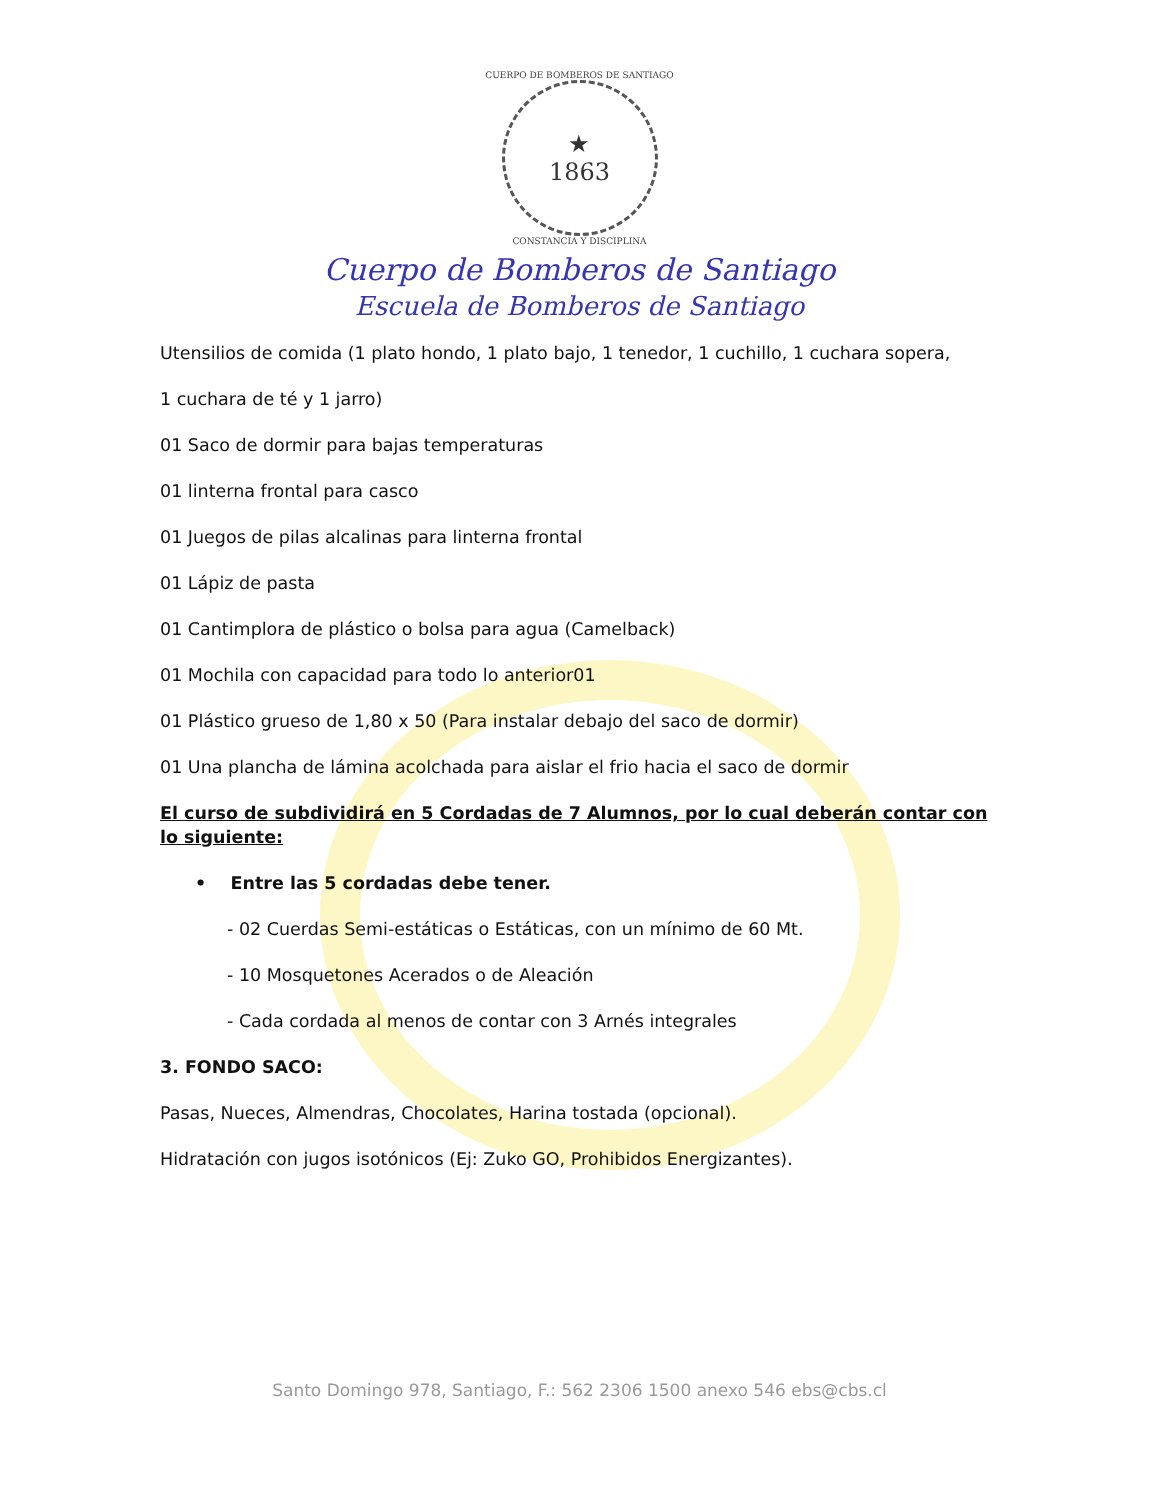CUERPO DE BOMBEROS DE SANTIAGO
★
1863
CONSTANCIA Y DISCIPLINA
Cuerpo de Bomberos de Santiago
Escuela de Bomberos de Santiago
Utensilios de comida (1 plato hondo, 1 plato bajo, 1 tenedor, 1 cuchillo, 1 cuchara sopera,
1 cuchara de té y 1 jarro)
01 Saco de dormir para bajas temperaturas
01 linterna frontal para casco
01 Juegos de pilas alcalinas para linterna frontal
01 Lápiz de pasta
01 Cantimplora de plástico o bolsa para agua (Camelback)
01 Mochila con capacidad para todo lo anterior01
01 Plástico grueso de 1,80 x 50 (Para instalar debajo del saco de dormir)
01 Una plancha de lámina acolchada para aislar el frio hacia el saco de dormir
El curso de subdividirá en 5 Cordadas de 7 Alumnos, por lo cual deberán contar con lo siguiente:
• Entre las 5 cordadas debe tener.
- 02 Cuerdas Semi-estáticas o Estáticas, con un mínimo de 60 Mt.
- 10 Mosquetones Acerados o de Aleación
- Cada cordada al menos de contar con 3 Arnés integrales
3. FONDO SACO:
Pasas, Nueces, Almendras, Chocolates, Harina tostada (opcional).
Hidratación con jugos isotónicos (Ej: Zuko GO, Prohibidos Energizantes).
Santo Domingo 978, Santiago, F.: 562 2306 1500 anexo 546 ebs@cbs.cl